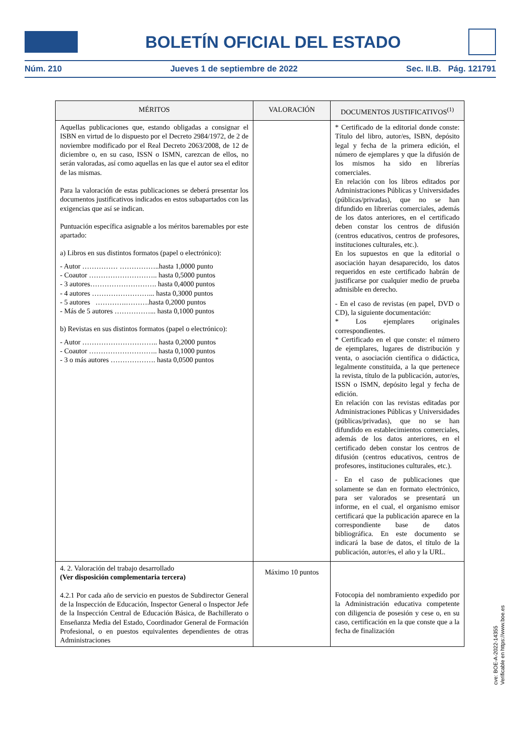BOLETÍN OFICIAL DEL ESTADO
Núm. 210 Jueves 1 de septiembre de 2022 Sec. II.B. Pág. 121791
| MÉRITOS | VALORACIÓN | DOCUMENTOS JUSTIFICATIVOS<sup>(1)</sup> |
| --- | --- | --- |
| Aquellas publicaciones que, estando obligadas a consignar el ISBN en virtud de lo dispuesto por el Decreto 2984/1972, de 2 de noviembre modificado por el Real Decreto 2063/2008, de 12 de diciembre o, en su caso, ISSN o ISMN, carezcan de ellos, no serán valoradas, así como aquellas en las que el autor sea el editor de las mismas. Para la valoración de estas publicaciones se deberá presentar los documentos justificativos indicados en estos subapartados con las exigencias que así se indican. Puntuación específica asignable a los méritos baremables por este apartado: a) Libros en sus distintos formatos (papel o electrónico): - Autor …………… ……………..hasta 1,0000 punto - Coautor ……………………….. hasta 0,5000 puntos - 3 autores………………………. hasta 0,4000 puntos - 4 autores ……………………... hasta 0,3000 puntos - 5 autores ………….……….hasta 0,2000 puntos - Más de 5 autores ……………... hasta 0,1000 puntos b) Revistas en sus distintos formatos (papel o electrónico): - Autor ………………………….. hasta 0,2000 puntos - Coautor ……………………….. hasta 0,1000 puntos - 3 o más autores ………………. hasta 0,0500 puntos | | * Certificado de la editorial donde conste: Título del libro, autor/es, ISBN, depósito legal y fecha de la primera edición, el número de ejemplares y que la difusión de los mismos ha sido en librerías comerciales. En relación con los libros editados por Administraciones Públicas y Universidades (públicas/privadas), que no se han difundido en librerías comerciales, además de los datos anteriores, en el certificado deben constar los centros de difusión (centros educativos, centros de profesores, instituciones culturales, etc.). En los supuestos en que la editorial o asociación hayan desaparecido, los datos requeridos en este certificado habrán de justificarse por cualquier medio de prueba admisible en derecho. - En el caso de revistas (en papel, DVD o CD), la siguiente documentación: * Los ejemplares originales correspondientes. * Certificado en el que conste: el número de ejemplares, lugares de distribución y venta, o asociación científica o didáctica, legalmente constituida, a la que pertenece la revista, título de la publicación, autor/es, ISSN o ISMN, depósito legal y fecha de edición. En relación con las revistas editadas por Administraciones Públicas y Universidades (públicas/privadas), que no se han difundido en establecimientos comerciales, además de los datos anteriores, en el certificado deben constar los centros de difusión (centros educativos, centros de profesores, instituciones culturales, etc.). - En el caso de publicaciones que solamente se dan en formato electrónico, para ser valorados se presentará un informe, en el cual, el organismo emisor certificará que la publicación aparece en la correspondiente base de datos bibliográfica. En este documento se indicará la base de datos, el título de la publicación, autor/es, el año y la URL. |
| 4. 2. Valoración del trabajo desarrollado (Ver disposición complementaria tercera) 4.2.1 Por cada año de servicio en puestos de Subdirector General de la Inspección de Educación, Inspector General o Inspector Jefe de la Inspección Central de Educación Básica, de Bachillerato o Enseñanza Media del Estado, Coordinador General de Formación Profesional, o en puestos equivalentes dependientes de otras Administraciones | Máximo 10 puntos | Fotocopia del nombramiento expedido por la Administración educativa competente con diligencia de posesión y cese o, en su caso, certificación en la que conste que a la fecha de finalización |
cve: BOE-A-2022-14355
Verificable en https://www.boe.es